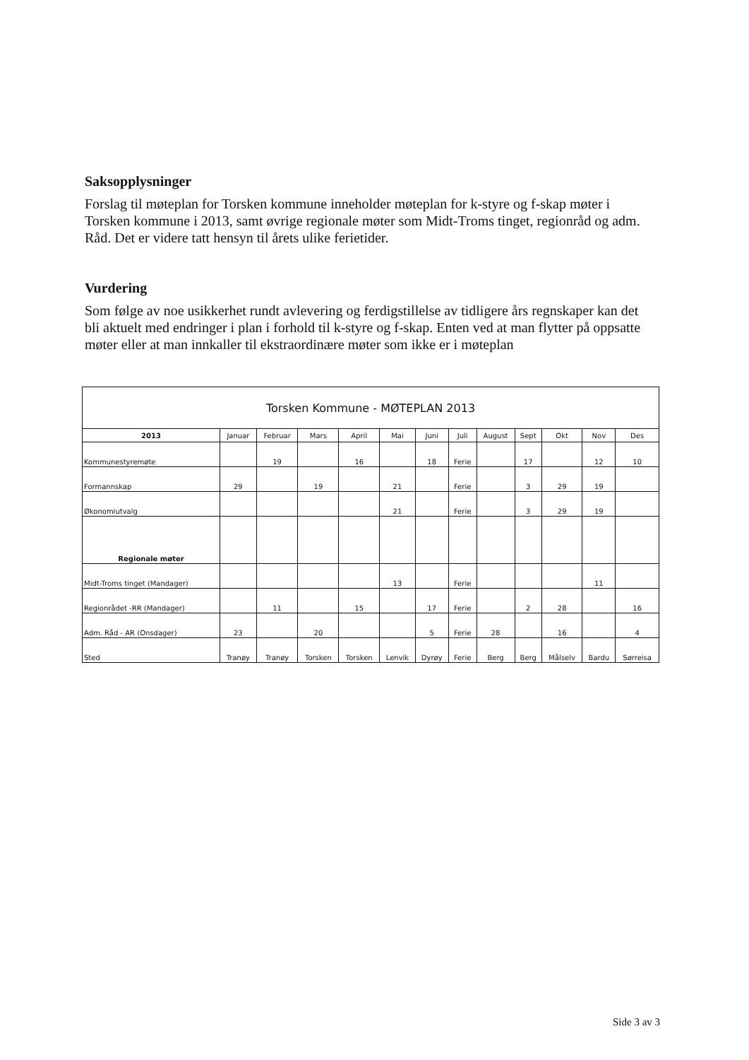Saksopplysninger
Forslag til møteplan for Torsken kommune inneholder møteplan for k-styre og f-skap møter i Torsken kommune i 2013, samt øvrige regionale møter som Midt-Troms tinget, regionråd og adm. Råd. Det er videre tatt hensyn til årets ulike ferietider.
Vurdering
Som følge av noe usikkerhet rundt avlevering og ferdigstillelse av tidligere års regnskaper kan det bli aktuelt med endringer i plan i forhold til k-styre og f-skap. Enten ved at man flytter på oppsatte møter eller at man innkaller til ekstraordinære møter som ikke er i møteplan
| Torsken Kommune - MØTEPLAN 2013 | | | | | | | | | | | | |
| 2013 | Januar | Februar | Mars | April | Mai | Juni | Juli | August | Sept | Okt | Nov | Des |
| Kommunestyremøte | | 19 | | 16 | | 18 | Ferie | | 17 | | 12 | 10 |
| Formannskap | 29 | | 19 | | 21 | | Ferie | | 3 | 29 | 19 | |
| Økonomiutvalg | | | | | 21 | | Ferie | | 3 | 29 | 19 | |
| Regionale møter | | | | | | | | | | | | |
| Midt-Troms tinget (Mandager) | | | | | 13 | | Ferie | | | | 11 | |
| Regionrådet -RR (Mandager) | | 11 | | 15 | | 17 | Ferie | | 2 | 28 | | 16 |
| Adm. Råd - AR (Onsdager) | 23 | | 20 | | | 5 | Ferie | 28 | | 16 | | 4 |
| Sted | Tranøy | Tranøy | Torsken | Torsken | Lenvik | Dyrøy | Ferie | Berg | Berg | Målselv | Bardu | Sørreisa |
Side 3 av 3